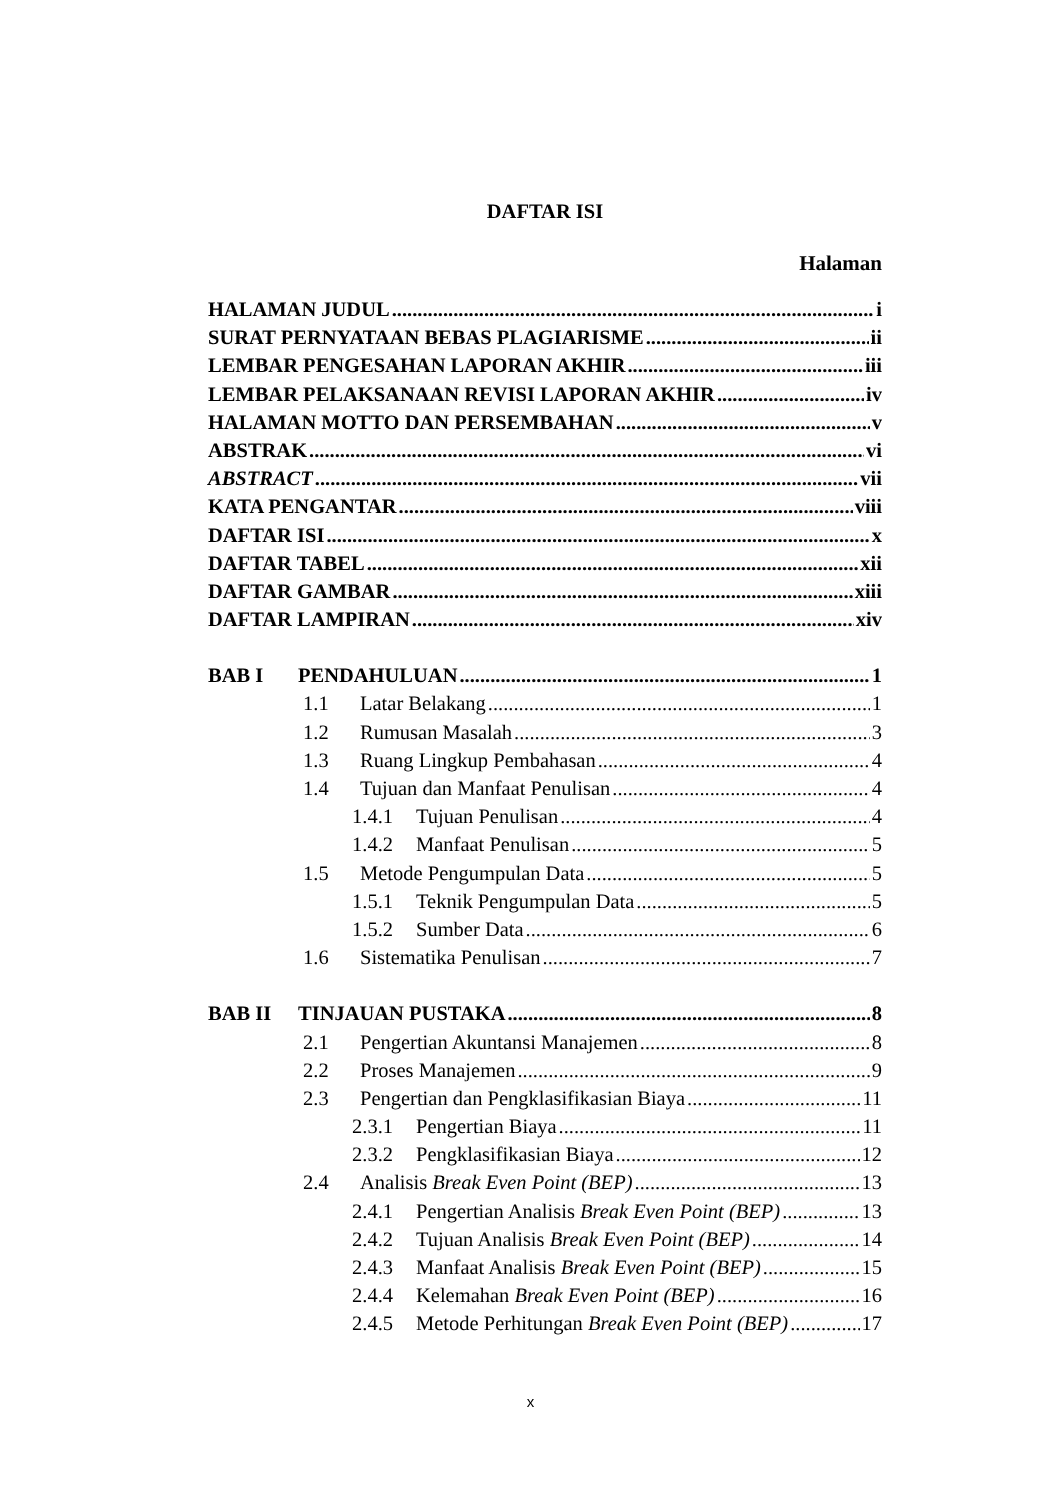DAFTAR ISI
Halaman
HALAMAN JUDUL i
SURAT PERNYATAAN BEBAS PLAGIARISME ii
LEMBAR PENGESAHAN LAPORAN AKHIR iii
LEMBAR PELAKSANAAN REVISI LAPORAN AKHIR iv
HALAMAN MOTTO DAN PERSEMBAHAN v
ABSTRAK vi
ABSTRACT vii
KATA PENGANTAR viii
DAFTAR ISI x
DAFTAR TABEL xii
DAFTAR GAMBAR xiii
DAFTAR LAMPIRAN xiv
BAB I PENDAHULUAN 1
1.1 Latar Belakang 1
1.2 Rumusan Masalah 3
1.3 Ruang Lingkup Pembahasan 4
1.4 Tujuan dan Manfaat Penulisan 4
1.4.1 Tujuan Penulisan 4
1.4.2 Manfaat Penulisan 5
1.5 Metode Pengumpulan Data 5
1.5.1 Teknik Pengumpulan Data 5
1.5.2 Sumber Data 6
1.6 Sistematika Penulisan 7
BAB II TINJAUAN PUSTAKA 8
2.1 Pengertian Akuntansi Manajemen 8
2.2 Proses Manajemen 9
2.3 Pengertian dan Pengklasifikasian Biaya 11
2.3.1 Pengertian Biaya 11
2.3.2 Pengklasifikasian Biaya 12
2.4 Analisis Break Even Point (BEP) 13
2.4.1 Pengertian Analisis Break Even Point (BEP) 13
2.4.2 Tujuan Analisis Break Even Point (BEP) 14
2.4.3 Manfaat Analisis Break Even Point (BEP) 15
2.4.4 Kelemahan Break Even Point (BEP) 16
2.4.5 Metode Perhitungan Break Even Point (BEP) 17
x